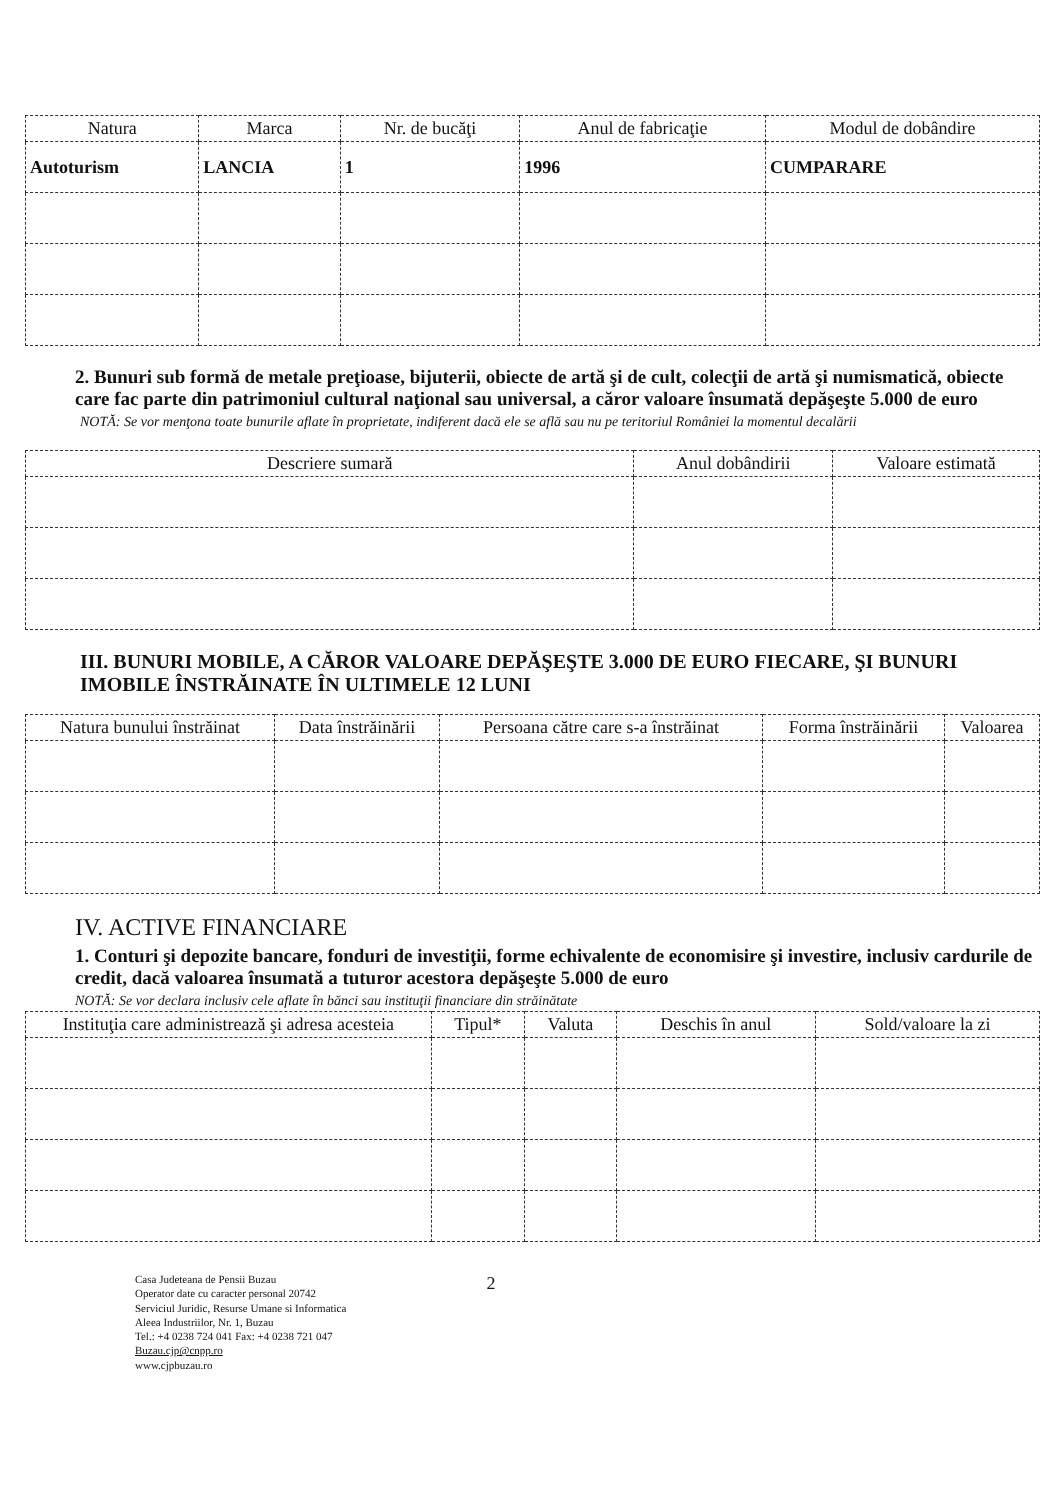| Natura | Marca | Nr. de bucăţi | Anul de fabricaţie | Modul de dobândire |
| --- | --- | --- | --- | --- |
| Autoturism | LANCIA | 1 | 1996 | CUMPARARE |
2. Bunuri sub formă de metale preţioase, bijuterii, obiecte de artă şi de cult, colecţii de artă şi numismatică, obiecte care fac parte din patrimoniul cultural naţional sau universal, a căror valoare însumată depăşeşte 5.000 de euro
NOTĂ: Se vor menţona toate bunurile aflate în proprietate, indiferent dacă ele se află sau nu pe teritoriul României la momentul decalării
| Descriere sumară | Anul dobândirii | Valoare estimată |
| --- | --- | --- |
III. BUNURI MOBILE, A CĂROR VALOARE DEPĂŞEŞTE 3.000 DE EURO FIECARE, ŞI BUNURI IMOBILE ÎNSTRĂINATE ÎN ULTIMELE 12 LUNI
| Natura bunului înstrăinat | Data înstrăinării | Persoana către care s-a înstrăinat | Forma înstrăinării | Valoarea |
| --- | --- | --- | --- | --- |
IV. ACTIVE FINANCIARE
1. Conturi şi depozite bancare, fonduri de investiţii, forme echivalente de economisire şi investire, inclusiv cardurile de credit, dacă valoarea însumată a tuturor acestora depăşeşte 5.000 de euro
NOTĂ: Se vor declara inclusiv cele aflate în bănci sau instituţii financiare din străinătate
| Instituţia care administrează şi adresa acesteia | Tipul* | Valuta | Deschis în anul | Sold/valoare la zi |
| --- | --- | --- | --- | --- |
Casa Judeteana de Pensii Buzau
Operator date cu caracter personal 20742
Serviciul Juridic, Resurse Umane si Informatica
Aleea Industriilor, Nr. 1, Buzau
Tel.: +4 0238 724 041 Fax: +4 0238 721 047
Buzau.cjp@cnpp.ro
www.cjpbuzau.ro
2